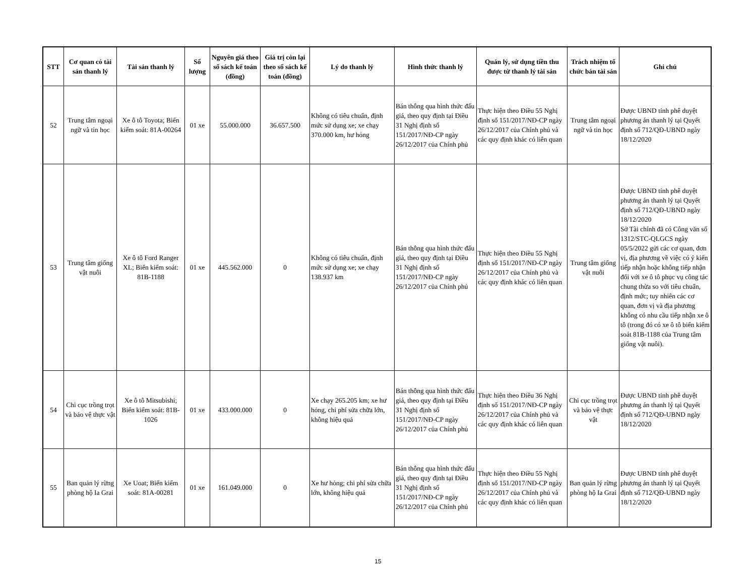| STT | Cơ quan có tài sản thanh lý | Tài sản thanh lý | Số lượng | Nguyên giá theo sổ sách kế toán (đồng) | Giá trị còn lại theo sổ sách kế toán (đồng) | Lý do thanh lý | Hình thức thanh lý | Quản lý, sử dụng tiền thu được từ thanh lý tài sản | Trách nhiệm tổ chức bán tài sản | Ghi chú |
| --- | --- | --- | --- | --- | --- | --- | --- | --- | --- | --- |
| 52 | Trung tâm ngoại ngữ và tin học | Xe ô tô Toyota; Biển kiểm soát: 81A-00264 | 01 xe | 55.000.000 | 36.657.500 | Không có tiêu chuẩn, định mức sử dụng xe; xe chạy 370.000 km, hư hỏng | Bán thông qua hình thức đấu giá, theo quy định tại Điều 31 Nghị định số 151/2017/NĐ-CP ngày 26/12/2017 của Chính phủ | Thực hiện theo Điều 55 Nghị định số 151/2017/NĐ-CP ngày 26/12/2017 của Chính phủ và các quy định khác có liên quan | Trung tâm ngoại ngữ và tin học | Được UBND tỉnh phê duyệt phương án thanh lý tại Quyết định số 712/QĐ-UBND ngày 18/12/2020 |
| 53 | Trung tâm giống vật nuôi | Xe ô tô Ford Ranger XL; Biển kiểm soát: 81B-1188 | 01 xe | 445.562.000 | 0 | Không có tiêu chuẩn, định mức sử dụng xe; xe chạy 138.937 km | Bán thông qua hình thức đấu giá, theo quy định tại Điều 31 Nghị định số 151/2017/NĐ-CP ngày 26/12/2017 của Chính phủ | Thực hiện theo Điều 55 Nghị định số 151/2017/NĐ-CP ngày 26/12/2017 của Chính phủ và các quy định khác có liên quan | Trung tâm giống vật nuôi | Được UBND tỉnh phê duyệt phương án thanh lý tại Quyết định số 712/QĐ-UBND ngày 18/12/2020 Sở Tài chính đã có Công văn số 1312/STC-QLGCS ngày 05/5/2022 gửi các cơ quan, đơn vị, địa phương về việc có ý kiến tiếp nhận hoặc không tiếp nhận đối với xe ô tô phục vụ công tác chung thừa so với tiêu chuẩn, định mức; tuy nhiên các cơ quan, đơn vị và địa phương không có nhu cầu tiếp nhận xe ô tô (trong đó có xe ô tô biển kiểm soát 81B-1188 của Trung tâm giống vật nuôi). |
| 54 | Chi cục trồng trọt và bảo vệ thực vật | Xe ô tô Mitsubishi; Biển kiểm soát: 81B-1026 | 01 xe | 433.000.000 | 0 | Xe chạy 265.205 km; xe hư hỏng, chi phí sửa chữa lớn, không hiệu quả | Bán thông qua hình thức đấu giá, theo quy định tại Điều 31 Nghị định số 151/2017/NĐ-CP ngày 26/12/2017 của Chính phủ | Thực hiện theo Điều 36 Nghị định số 151/2017/NĐ-CP ngày 26/12/2017 của Chính phủ và các quy định khác có liên quan | Chi cục trồng trọt và bảo vệ thực vật | Được UBND tỉnh phê duyệt phương án thanh lý tại Quyết định số 712/QĐ-UBND ngày 18/12/2020 |
| 55 | Ban quản lý rừng phòng hộ Ia Grai | Xe Uoat; Biển kiểm soát: 81A-00281 | 01 xe | 161.049.000 | 0 | Xe hư hỏng; chi phí sửa chữa lớn, không hiệu quả | Bán thông qua hình thức đấu giá, theo quy định tại Điều 31 Nghị định số 151/2017/NĐ-CP ngày 26/12/2017 của Chính phủ | Thực hiện theo Điều 55 Nghị định số 151/2017/NĐ-CP ngày 26/12/2017 của Chính phủ và các quy định khác có liên quan | Ban quản lý rừng phòng hộ Ia Grai | Được UBND tỉnh phê duyệt phương án thanh lý tại Quyết định số 712/QĐ-UBND ngày 18/12/2020 |
15